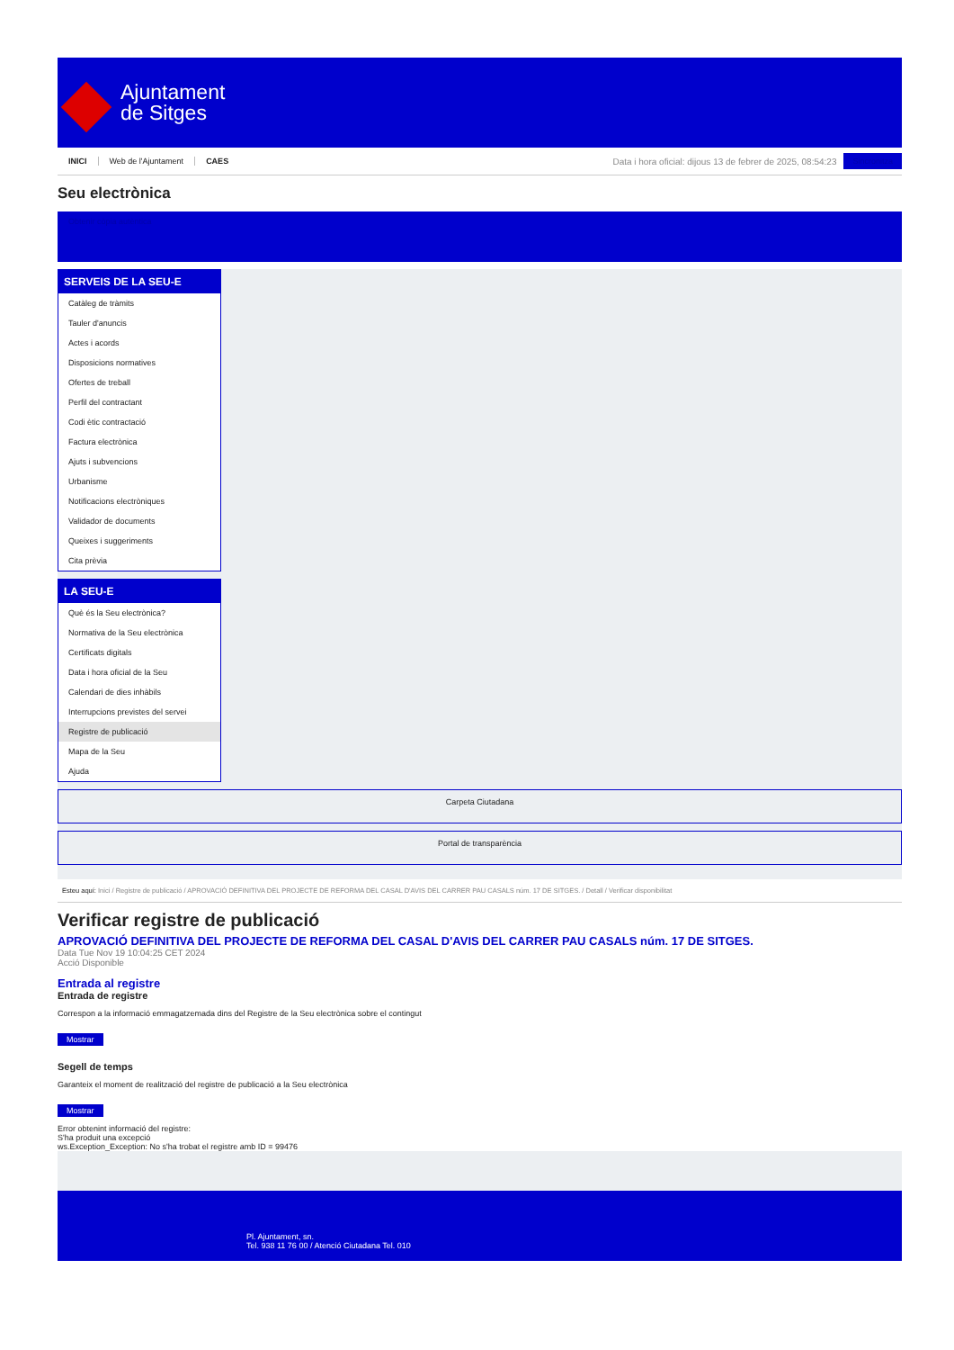Ajuntament
de Sitges
INICI Web de l'Ajuntament CAES
Data i hora oficial: dijous 13 de febrer de 2025, 08:54:23
Sincronitza
Seu electrònica
Obtenir còpia autèntica
SERVEIS DE LA SEU-E
Catàleg de tràmits
Tauler d'anuncis
Actes i acords
Disposicions normatives
Ofertes de treball
Perfil del contractant
Codi ètic contractació
Factura electrònica
Ajuts i subvencions
Urbanisme
Notificacions electròniques
Validador de documents
Queixes i suggeriments
Cita prèvia
LA SEU-E
Què és la Seu electrònica?
Normativa de la Seu electrònica
Certificats digitals
Data i hora oficial de la Seu
Calendari de dies inhàbils
Interrupcions previstes del servei
Registre de publicació
Mapa de la Seu
Ajuda
Carpeta Ciutadana
Portal de transparència
Esteu aquí: Inici / Registre de publicació / APROVACIÓ DEFINITIVA DEL PROJECTE DE REFORMA DEL CASAL D'AVIS DEL CARRER PAU CASALS núm. 17 DE SITGES. / Detall / Verificar disponibilitat
Verificar registre de publicació
APROVACIÓ DEFINITIVA DEL PROJECTE DE REFORMA DEL CASAL D'AVIS DEL CARRER PAU CASALS núm. 17 DE SITGES.
Data Tue Nov 19 10:04:25 CET 2024
Acció Disponible
Entrada al registre
Entrada de registre
Correspon a la informació emmagatzemada dins del Registre de la Seu electrònica sobre el contingut
Mostrar
Segell de temps
Garanteix el moment de realització del registre de publicació a la Seu electrònica
Mostrar
Error obtenint informació del registre:
S'ha produit una excepció
ws.Exception_Exception: No s'ha trobat el registre amb ID = 99476
Pl. Ajuntament, sn.
Tel. 938 11 76 00 / Atenció Ciutadana Tel. 010